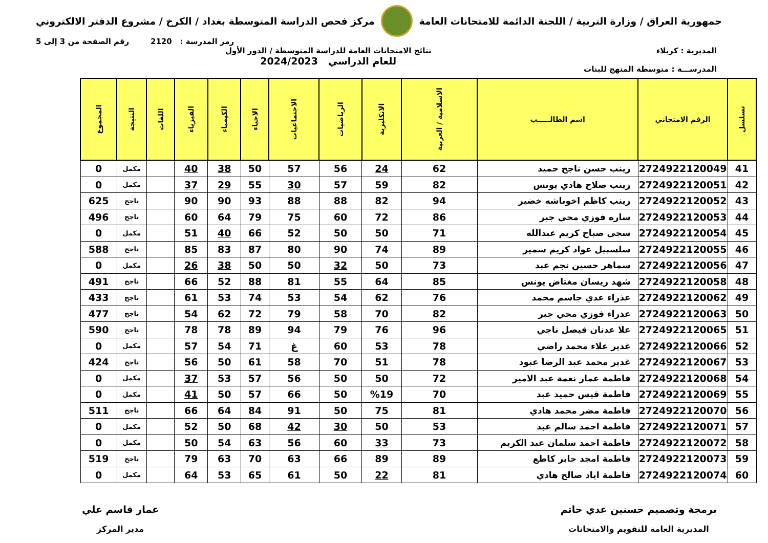جمهورية العراق / وزارة التربية / اللجنة الدائمة للامتحانات العامة
مركز فحص الدراسة المتوسطة بغداد / الكرخ / مشروع الدفتر الالكتروني
رمز المدرسة : 2120 رقم الصفحة من 3 إلى 5
المديرية : كربلاء
المدرســـة : متوسطة المنهج للبنات
نتائج الامتحانات العامة للدراسة المتوسطة / الدور الأول
للعام الدراسي 2024/2023
| تسلسل | الرقم الامتحاني | اسم الطالـــــب | الاسلامية / العربية | الانكليزية | الرياضيات | الاجتماعيات | الاحياء | الكيمياء | الفيزياء | اللغات | النتيجة | المجموع |
| --- | --- | --- | --- | --- | --- | --- | --- | --- | --- | --- | --- | --- |
| 41 | 2724922120049 | زينب حسن ناجح حميد | 62 | 24 | 56 | 57 | 50 | 38 | 40 | | مكمل | 0 |
| 42 | 2724922120051 | زينب صلاح هادي يونس | 82 | 59 | 57 | 30 | 55 | 29 | 37 | | مكمل | 0 |
| 43 | 2724922120052 | زينب كاظم اخوباشه خضير | 94 | 82 | 88 | 88 | 93 | 90 | 90 | | ناجح | 625 |
| 44 | 2724922120053 | ساره فوزي محي جبر | 86 | 72 | 60 | 75 | 79 | 64 | 60 | | ناجح | 496 |
| 45 | 2724922120054 | سجى صباح كريم عبدالله | 71 | 50 | 50 | 52 | 66 | 40 | 51 | | مكمل | 0 |
| 46 | 2724922120055 | سلسبيل عواد كريم سمير | 89 | 74 | 90 | 80 | 87 | 83 | 85 | | ناجح | 588 |
| 47 | 2724922120056 | سماهر حسين نجم عبد | 73 | 50 | 32 | 50 | 50 | 38 | 26 | | مكمل | 0 |
| 48 | 2724922120058 | شهد ريسان مغتاض يونس | 85 | 64 | 55 | 81 | 88 | 52 | 66 | | ناجح | 491 |
| 49 | 2724922120062 | عذراء عدي جاسم محمد | 76 | 62 | 54 | 53 | 74 | 53 | 61 | | ناجح | 433 |
| 50 | 2724922120063 | عذراء فوزي محي جبر | 82 | 70 | 58 | 79 | 72 | 62 | 54 | | ناجح | 477 |
| 51 | 2724922120065 | علا عدنان فيصل ناجي | 96 | 76 | 79 | 94 | 89 | 78 | 78 | | ناجح | 590 |
| 52 | 2724922120066 | غدير علاء محمد راضي | 78 | 53 | 60 | غ | 71 | 54 | 57 | | مكمل | 0 |
| 53 | 2724922120067 | غدير محمد عبد الرضا عبود | 78 | 51 | 70 | 58 | 61 | 50 | 56 | | ناجح | 424 |
| 54 | 2724922120068 | فاطمة عمار نعمة عبد الامير | 72 | 50 | 50 | 56 | 57 | 53 | 37 | | مكمل | 0 |
| 55 | 2724922120069 | فاطمة قيس حميد عبد | 70 | %19 | 50 | 66 | 57 | 50 | 41 | | مكمل | 0 |
| 56 | 2724922120070 | فاطمة مضر محمد هادي | 81 | 75 | 50 | 91 | 84 | 64 | 66 | | ناجح | 511 |
| 57 | 2724922120071 | فاطمة احمد سالم عبد | 53 | 50 | 30 | 42 | 68 | 50 | 52 | | مكمل | 0 |
| 58 | 2724922120072 | فاطمة احمد سلمان عبد الكريم | 73 | 33 | 60 | 56 | 63 | 54 | 50 | | مكمل | 0 |
| 59 | 2724922120073 | فاطمة امجد جابر كاطع | 89 | 89 | 66 | 63 | 70 | 63 | 79 | | ناجح | 519 |
| 60 | 2724922120074 | فاطمة اياد صالح هادي | 81 | 22 | 50 | 61 | 65 | 53 | 64 | | مكمل | 0 |
برمجة وتصميم حسنين عدي حاتم
المديرية العامة للتقويم والامتحانات
عمار قاسم علي
مدير المركز